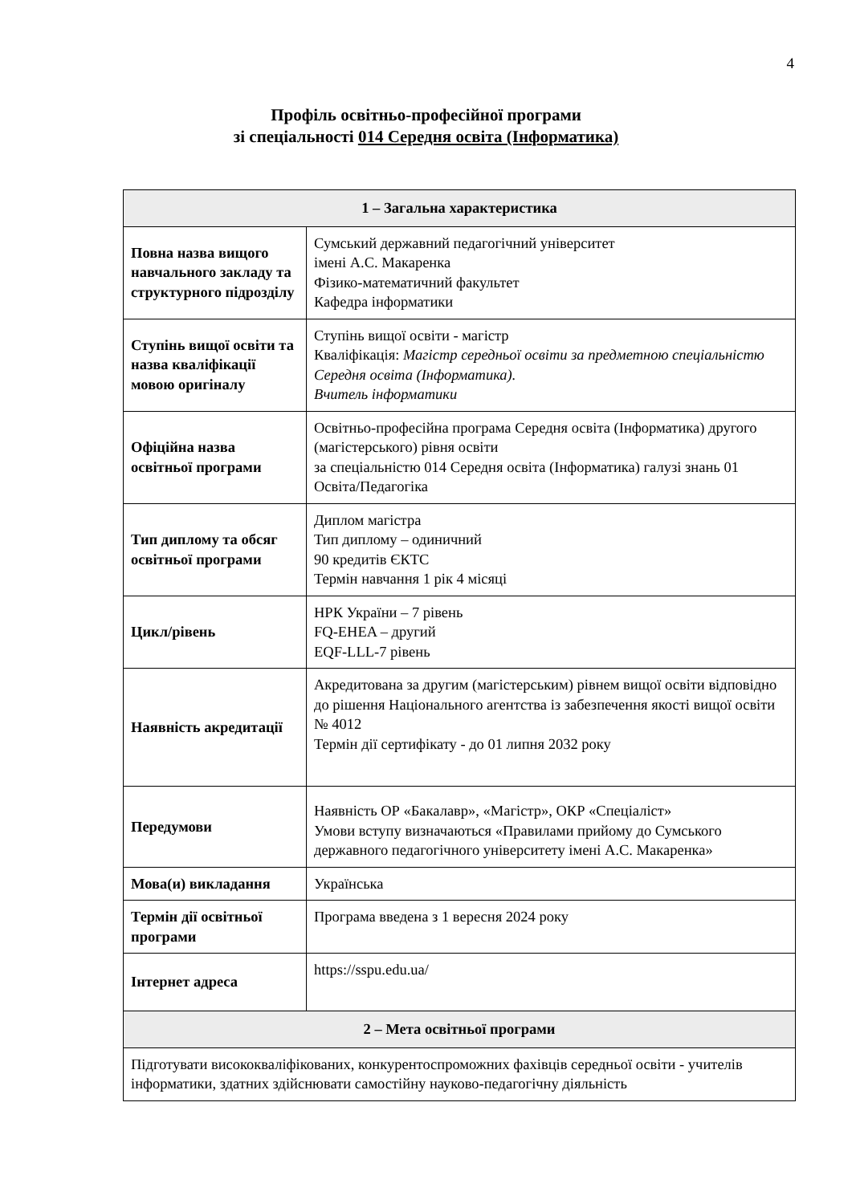4
Профіль освітньо-професійної програми
зі спеціальності 014 Середня освіта (Інформатика)
| 1 – Загальна характеристика | |
| --- | --- |
| Повна назва вищого навчального закладу та структурного підрозділу | Сумський державний педагогічний університет імені А.С. Макаренка Фізико-математичний факультет Кафедра інформатики |
| Ступінь вищої освіти та назва кваліфікації мовою оригіналу | Ступінь вищої освіти - магістр Кваліфікація: Магістр середньої освіти за предметною спеціальністю Середня освіта (Інформатика). Вчитель інформатики |
| Офіційна назва освітньої програми | Освітньо-професійна програма Середня освіта (Інформатика) другого (магістерського) рівня освіти за спеціальністю 014 Середня освіта (Інформатика) галузі знань 01 Освіта/Педагогіка |
| Тип диплому та обсяг освітньої програми | Диплом магістра Тип диплому – одиничний 90 кредитів ЄКТС Термін навчання 1 рік 4 місяці |
| Цикл/рівень | НРК України – 7 рівень FQ-EHEA – другий EQF-LLL-7 рівень |
| Наявність акредитації | Акредитована за другим (магістерським) рівнем вищої освіти відповідно до рішення Національного агентства із забезпечення якості вищої освіти № 4012 Термін дії сертифікату - до 01 липня 2032 року |
| Передумови | Наявність ОР «Бакалавр», «Магістр», ОКР «Спеціаліст» Умови вступу визначаються «Правилами прийому до Сумського державного педагогічного університету імені А.С. Макаренка» |
| Мова(и) викладання | Українська |
| Термін дії освітньої програми | Програма введена з 1 вересня 2024 року |
| Інтернет адреса | https://sspu.edu.ua/ |
| 2 – Мета освітньої програми | |
| Підготувати висококваліфікованих, конкурентоспроможних фахівців середньої освіти - учителів інформатики, здатних здійснювати самостійну науково-педагогічну діяльність | |